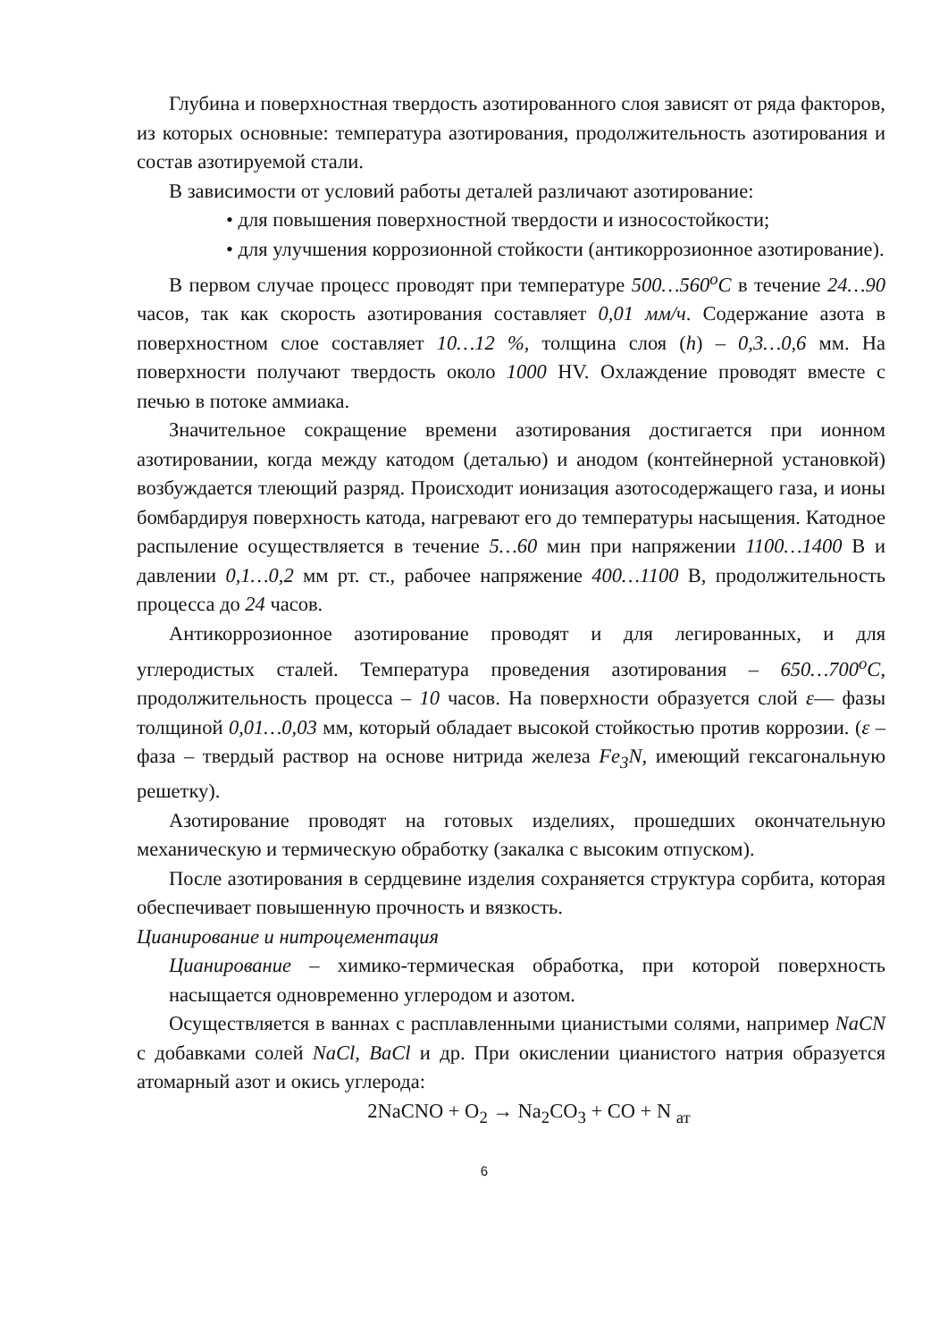Глубина и поверхностная твердость азотированного слоя зависят от ряда факторов, из которых основные: температура азотирования, продолжительность азотирования и состав азотируемой стали.
В зависимости от условий работы деталей различают азотирование:
• для повышения поверхностной твердости и износостойкости;
• для улучшения коррозионной стойкости (антикоррозионное азотирование).
В первом случае процесс проводят при температуре 500…560<sup>o</sup>C в течение 24…90 часов, так как скорость азотирования составляет 0,01 мм/ч. Содержание азота в поверхностном слое составляет 10…12 %, толщина слоя (h) – 0,3…0,6 мм. На поверхности получают твердость около 1000 HV. Охлаждение проводят вместе с печью в потоке аммиака.
Значительное сокращение времени азотирования достигается при ионном азотировании, когда между катодом (деталью) и анодом (контейнерной установкой) возбуждается тлеющий разряд. Происходит ионизация азотосодержащего газа, и ионы бомбардируя поверхность катода, нагревают его до температуры насыщения. Катодное распыление осуществляется в течение 5…60 мин при напряжении 1100…1400 В и давлении 0,1…0,2 мм рт. ст., рабочее напряжение 400…1100 В, продолжительность процесса до 24 часов.
Антикоррозионное азотирование проводят и для легированных, и для углеродистых сталей. Температура проведения азотирования – 650…700<sup>o</sup>C, продолжительность процесса – 10 часов. На поверхности образуется слой ε— фазы толщиной 0,01…0,03 мм, который обладает высокой стойкостью против коррозии. (ε –фаза – твердый раствор на основе нитрида железа Fe<sub>3</sub>N, имеющий гексагональную решетку).
Азотирование проводят на готовых изделиях, прошедших окончательную механическую и термическую обработку (закалка с высоким отпуском).
После азотирования в сердцевине изделия сохраняется структура сорбита, которая обеспечивает повышенную прочность и вязкость.
Цианирование и нитроцементация
Цианирование – химико-термическая обработка, при которой поверхность насыщается одновременно углеродом и азотом.
Осуществляется в ваннах с расплавленными цианистыми солями, например NaCN с добавками солей NaCl, BaCl и др. При окислении цианистого натрия образуется атомарный азот и окись углерода:
2NaCNO + O<sub>2</sub> → Na<sub>2</sub>CO<sub>3</sub> + CO + N <sub>ат</sub>
6